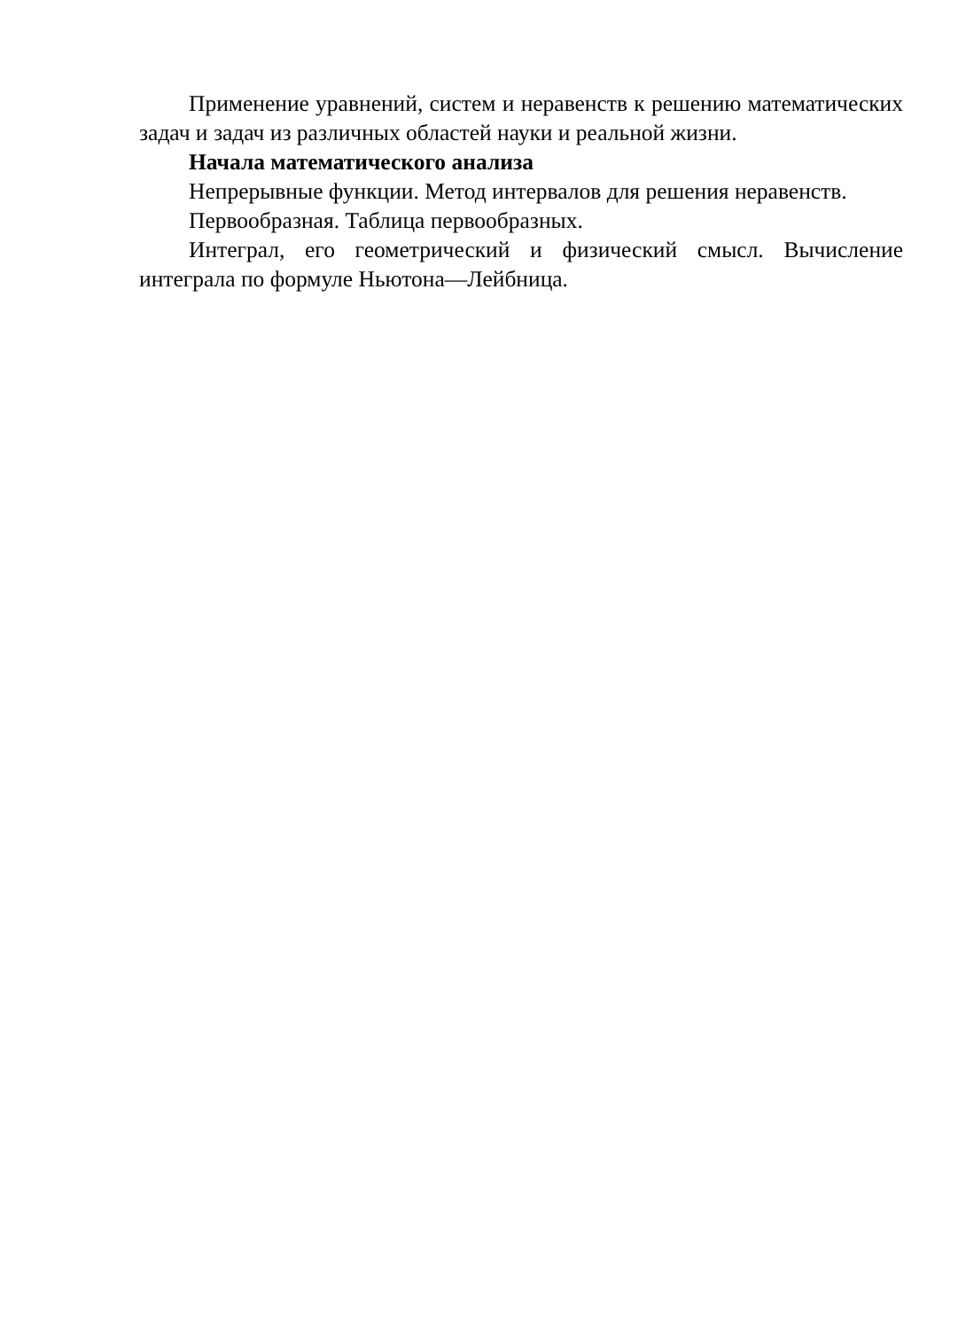Применение уравнений, систем и неравенств к решению математических задач и задач из различных областей науки и реальной жизни.
Начала математического анализа
Непрерывные функции. Метод интервалов для решения неравенств.
Первообразная. Таблица первообразных.
Интеграл, его геометрический и физический смысл. Вычисление интеграла по формуле Ньютона—Лейбница.